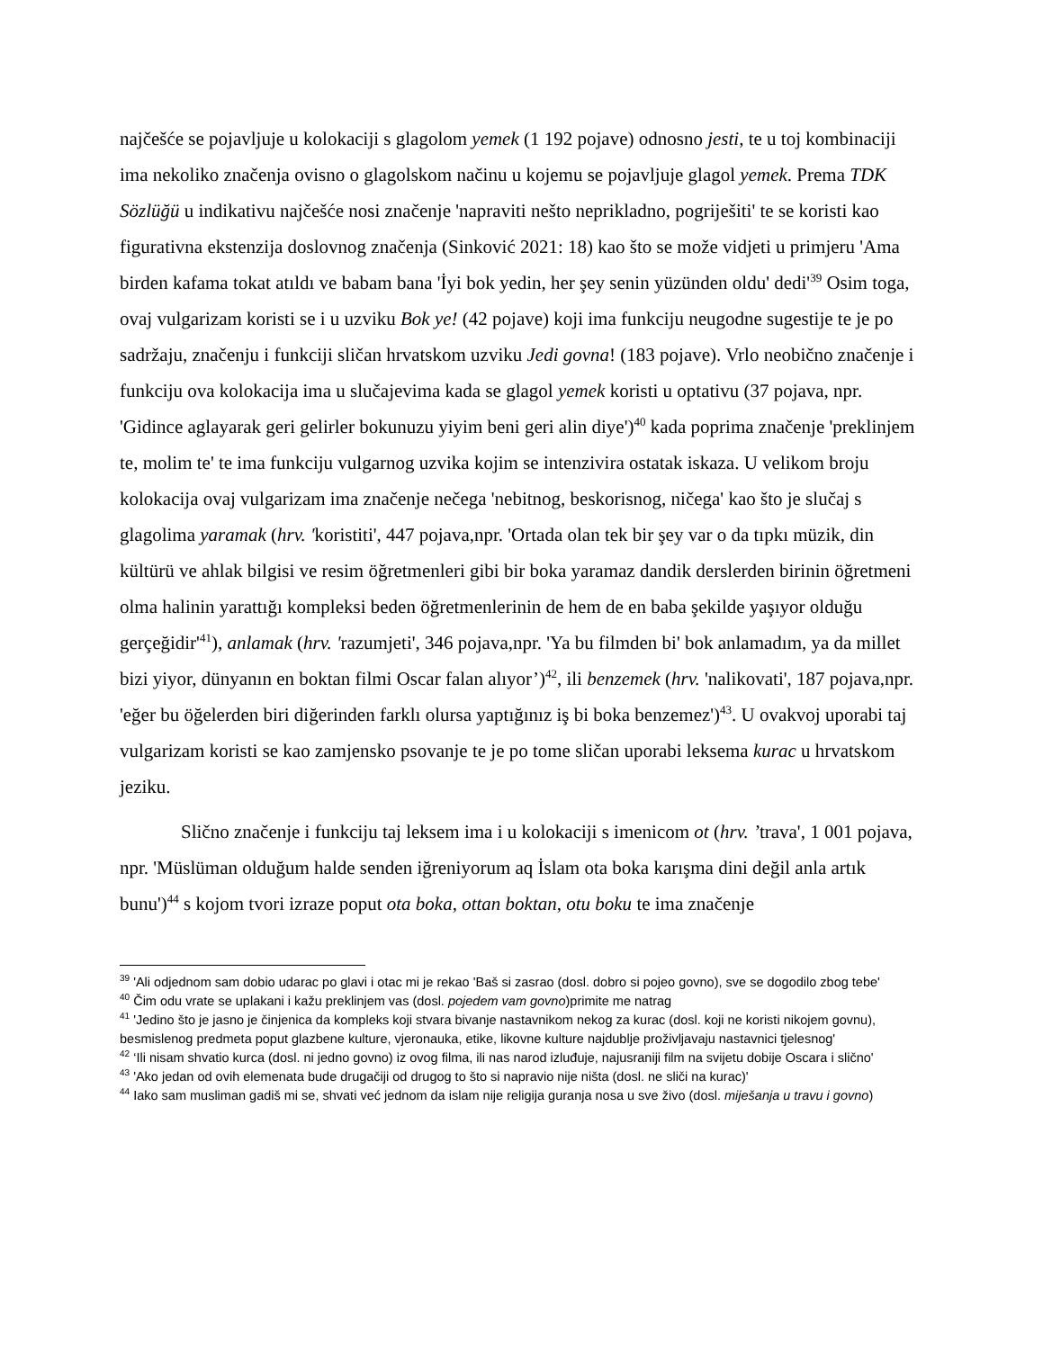najčešće se pojavljuje u kolokaciji s glagolom yemek (1 192 pojave) odnosno jesti, te u toj kombinaciji ima nekoliko značenja ovisno o glagolskom načinu u kojemu se pojavljuje glagol yemek. Prema TDK Sözlüğü u indikativu najčešće nosi značenje 'napraviti nešto neprikladno, pogriješiti' te se koristi kao figurativna ekstenzija doslovnog značenja (Sinković 2021: 18) kao što se može vidjeti u primjeru 'Ama birden kafama tokat atıldı ve babam bana 'İyi bok yedin, her şey senin yüzünden oldu' dedi'<sup>39</sup> Osim toga, ovaj vulgarizam koristi se i u uzviku Bok ye! (42 pojave) koji ima funkciju neugodne sugestije te je po sadržaju, značenju i funkciji sličan hrvatskom uzviku Jedi govna! (183 pojave). Vrlo neobično značenje i funkciju ova kolokacija ima u slučajevima kada se glagol yemek koristi u optativu (37 pojava, npr. 'Gidince aglayarak geri gelirler bokunuzu yiyim beni geri alin diye')<sup>40</sup> kada poprima značenje 'preklinjem te, molim te' te ima funkciju vulgarnog uzvika kojim se intenzivira ostatak iskaza. U velikom broju kolokacija ovaj vulgarizam ima značenje nečega 'nebitnog, beskorisnog, ničega' kao što je slučaj s glagolima yaramak (hrv. 'koristiti', 447 pojava,npr. 'Ortada olan tek bir şey var o da tıpkı müzik, din kültürü ve ahlak bilgisi ve resim öğretmenleri gibi bir boka yaramaz dandik derslerden birinin öğretmeni olma halinin yarattığı kompleksi beden öğretmenlerinin de hem de en baba şekilde yaşıyor olduğu gerçeğidir'<sup>41</sup>), anlamak (hrv. 'razumjeti', 346 pojava,npr. 'Ya bu filmden bi' bok anlamadım, ya da millet bizi yiyor, dünyanın en boktan filmi Oscar falan alıyor’)<sup>42</sup>, ili benzemek (hrv. 'nalikovati', 187 pojava,npr. 'eğer bu öğelerden biri diğerinden farklı olursa yaptığınız iş bi boka benzemez')<sup>43</sup>. U ovakvoj uporabi taj vulgarizam koristi se kao zamjensko psovanje te je po tome sličan uporabi leksema kurac u hrvatskom jeziku.
Slično značenje i funkciju taj leksem ima i u kolokaciji s imenicom ot (hrv. ’trava', 1 001 pojava, npr. 'Müslüman olduğum halde senden iğreniyorum aq İslam ota boka karışma dini değil anla artık bunu')<sup>44</sup> s kojom tvori izraze poput ota boka, ottan boktan, otu boku te ima značenje
<sup>39</sup> 'Ali odjednom sam dobio udarac po glavi i otac mi je rekao 'Baš si zasrao (dosl. dobro si pojeo govno), sve se dogodilo zbog tebe'
<sup>40</sup> Čim odu vrate se uplakani i kažu preklinjem vas (dosl. pojedem vam govno)primite me natrag
<sup>41</sup> 'Jedino što je jasno je činjenica da kompleks koji stvara bivanje nastavnikom nekog za kurac (dosl. koji ne koristi nikojem govnu), besmislenog predmeta poput glazbene kulture, vjeronauka, etike, likovne kulture najdublje proživljavaju nastavnici tjelesnog'
<sup>42</sup> ‘Ili nisam shvatio kurca (dosl. ni jedno govno) iz ovog filma, ili nas narod izluđuje, najusraniji film na svijetu dobije Oscara i slično'
<sup>43</sup> 'Ako jedan od ovih elemenata bude drugačiji od drugog to što si napravio nije ništa (dosl. ne sliči na kurac)'
<sup>44</sup> Iako sam musliman gadiš mi se, shvati već jednom da islam nije religija guranja nosa u sve živo (dosl. miješanja u travu i govno)